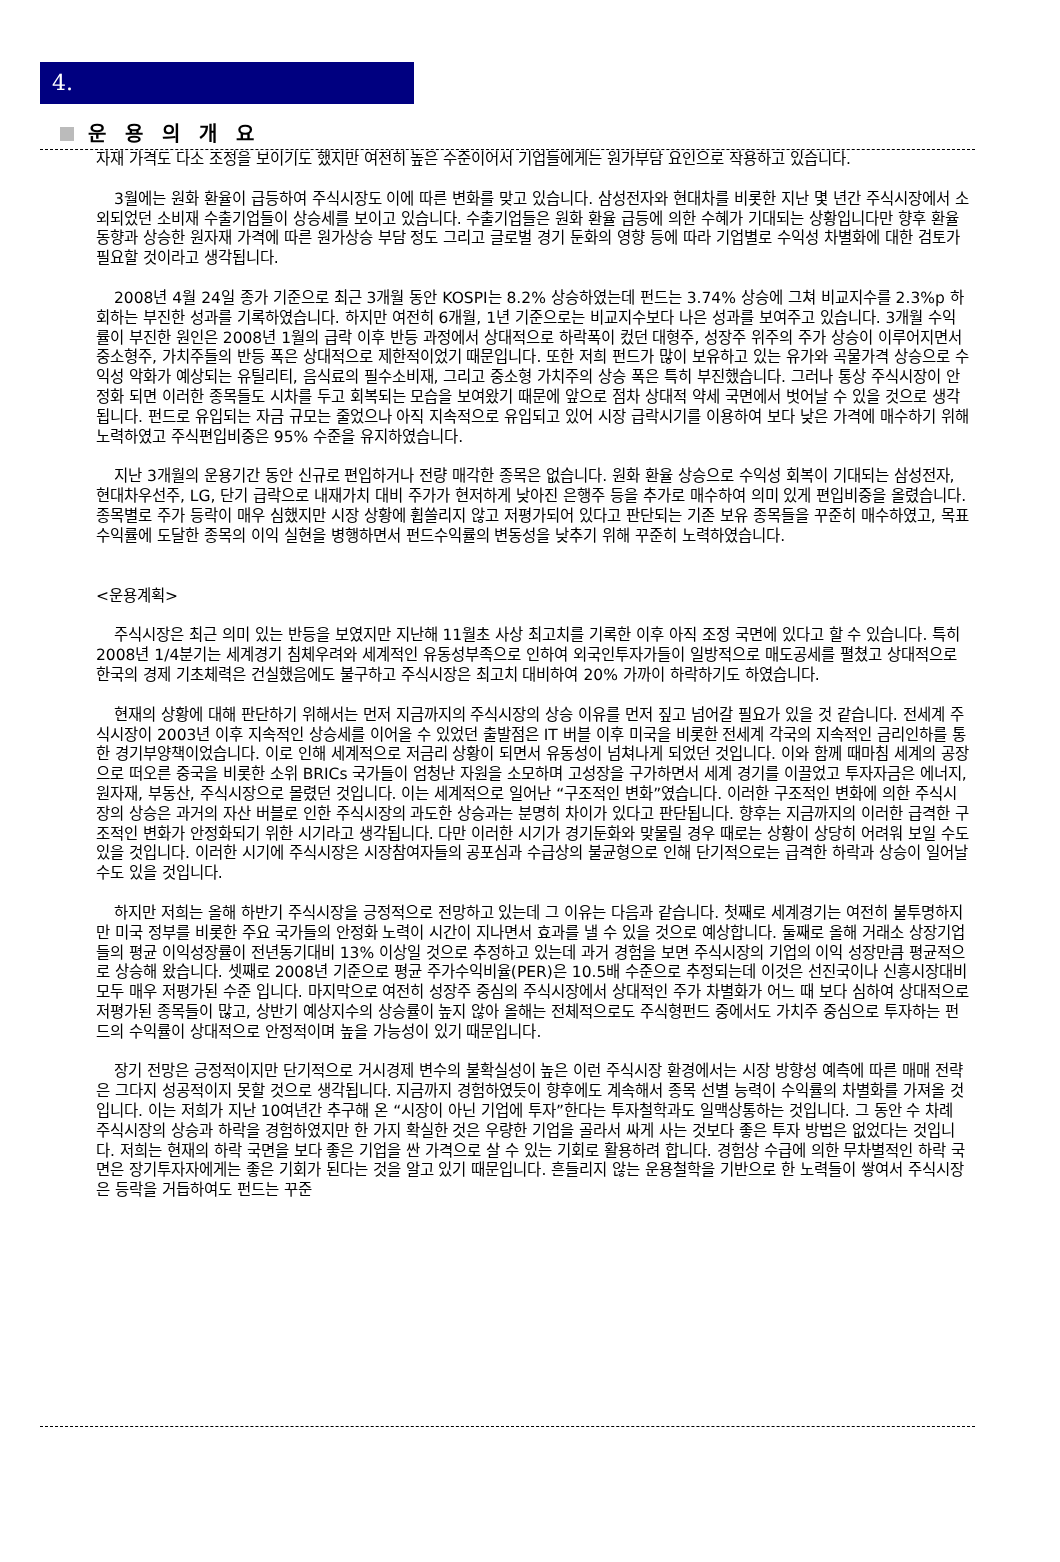4.
운 용 의 개 요
자재 가격도 다소 조정을 보이기도 했지만 여전히 높은 수준이어서 기업들에게는 원가부담 요인으로 작용하고 있습니다.
3월에는 원화 환율이 급등하여 주식시장도 이에 따른 변화를 맞고 있습니다. 삼성전자와 현대차를 비롯한 지난 몇 년간 주식시장에서 소외되었던 소비재 수출기업들이 상승세를 보이고 있습니다. 수출기업들은 원화 환율 급등에 의한 수혜가 기대되는 상황입니다만 향후 환율 동향과 상승한 원자재 가격에 따른 원가상승 부담 정도 그리고 글로벌 경기 둔화의 영향 등에 따라 기업별로 수익성 차별화에 대한 검토가 필요할 것이라고 생각됩니다.
2008년 4월 24일 종가 기준으로 최근 3개월 동안 KOSPI는 8.2% 상승하였는데 펀드는 3.74% 상승에 그쳐 비교지수를 2.3%p 하회하는 부진한 성과를 기록하였습니다. 하지만 여전히 6개월, 1년 기준으로는 비교지수보다 나은 성과를 보여주고 있습니다. 3개월 수익률이 부진한 원인은 2008년 1월의 급락 이후 반등 과정에서 상대적으로 하락폭이 컸던 대형주, 성장주 위주의 주가 상승이 이루어지면서 중소형주, 가치주들의 반등 폭은 상대적으로 제한적이었기 때문입니다. 또한 저희 펀드가 많이 보유하고 있는 유가와 곡물가격 상승으로 수익성 악화가 예상되는 유틸리티, 음식료의 필수소비재, 그리고 중소형 가치주의 상승 폭은 특히 부진했습니다. 그러나 통상 주식시장이 안정화 되면 이러한 종목들도 시차를 두고 회복되는 모습을 보여왔기 때문에 앞으로 점차 상대적 약세 국면에서 벗어날 수 있을 것으로 생각됩니다. 펀드로 유입되는 자금 규모는 줄었으나 아직 지속적으로 유입되고 있어 시장 급락시기를 이용하여 보다 낮은 가격에 매수하기 위해 노력하였고 주식편입비중은 95% 수준을 유지하였습니다.
지난 3개월의 운용기간 동안 신규로 편입하거나 전량 매각한 종목은 없습니다. 원화 환율 상승으로 수익성 회복이 기대되는 삼성전자, 현대차우선주, LG, 단기 급락으로 내재가치 대비 주가가 현저하게 낮아진 은행주 등을 추가로 매수하여 의미 있게 편입비중을 올렸습니다. 종목별로 주가 등락이 매우 심했지만 시장 상황에 휩쓸리지 않고 저평가되어 있다고 판단되는 기존 보유 종목들을 꾸준히 매수하였고, 목표수익률에 도달한 종목의 이익 실현을 병행하면서 펀드수익률의 변동성을 낮추기 위해 꾸준히 노력하였습니다.
<운용계획>
주식시장은 최근 의미 있는 반등을 보였지만 지난해 11월초 사상 최고치를 기록한 이후 아직 조정 국면에 있다고 할 수 있습니다. 특히 2008년 1/4분기는 세계경기 침체우려와 세계적인 유동성부족으로 인하여 외국인투자가들이 일방적으로 매도공세를 펼쳤고 상대적으로 한국의 경제 기초체력은 건실했음에도 불구하고 주식시장은 최고치 대비하여 20% 가까이 하락하기도 하였습니다.
현재의 상황에 대해 판단하기 위해서는 먼저 지금까지의 주식시장의 상승 이유를 먼저 짚고 넘어갈 필요가 있을 것 같습니다. 전세계 주식시장이 2003년 이후 지속적인 상승세를 이어올 수 있었던 출발점은 IT 버블 이후 미국을 비롯한 전세계 각국의 지속적인 금리인하를 통한 경기부양책이었습니다. 이로 인해 세계적으로 저금리 상황이 되면서 유동성이 넘쳐나게 되었던 것입니다. 이와 함께 때마침 세계의 공장으로 떠오른 중국을 비롯한 소위 BRICs 국가들이 엄청난 자원을 소모하며 고성장을 구가하면서 세계 경기를 이끌었고 투자자금은 에너지, 원자재, 부동산, 주식시장으로 몰렸던 것입니다. 이는 세계적으로 일어난 “구조적인 변화”였습니다. 이러한 구조적인 변화에 의한 주식시장의 상승은 과거의 자산 버블로 인한 주식시장의 과도한 상승과는 분명히 차이가 있다고 판단됩니다. 향후는 지금까지의 이러한 급격한 구조적인 변화가 안정화되기 위한 시기라고 생각됩니다. 다만 이러한 시기가 경기둔화와 맞물릴 경우 때로는 상황이 상당히 어려워 보일 수도 있을 것입니다. 이러한 시기에 주식시장은 시장참여자들의 공포심과 수급상의 불균형으로 인해 단기적으로는 급격한 하락과 상승이 일어날 수도 있을 것입니다.
하지만 저희는 올해 하반기 주식시장을 긍정적으로 전망하고 있는데 그 이유는 다음과 같습니다. 첫째로 세계경기는 여전히 불투명하지만 미국 정부를 비롯한 주요 국가들의 안정화 노력이 시간이 지나면서 효과를 낼 수 있을 것으로 예상합니다. 둘째로 올해 거래소 상장기업들의 평균 이익성장률이 전년동기대비 13% 이상일 것으로 추정하고 있는데 과거 경험을 보면 주식시장의 기업의 이익 성장만큼 평균적으로 상승해 왔습니다. 셋째로 2008년 기준으로 평균 주가수익비율(PER)은 10.5배 수준으로 추정되는데 이것은 선진국이나 신흥시장대비 모두 매우 저평가된 수준 입니다. 마지막으로 여전히 성장주 중심의 주식시장에서 상대적인 주가 차별화가 어느 때 보다 심하여 상대적으로 저평가된 종목들이 많고, 상반기 예상지수의 상승률이 높지 않아 올해는 전체적으로도 주식형펀드 중에서도 가치주 중심으로 투자하는 펀드의 수익률이 상대적으로 안정적이며 높을 가능성이 있기 때문입니다.
장기 전망은 긍정적이지만 단기적으로 거시경제 변수의 불확실성이 높은 이런 주식시장 환경에서는 시장 방향성 예측에 따른 매매 전략은 그다지 성공적이지 못할 것으로 생각됩니다. 지금까지 경험하였듯이 향후에도 계속해서 종목 선별 능력이 수익률의 차별화를 가져올 것입니다. 이는 저희가 지난 10여년간 추구해 온 “시장이 아닌 기업에 투자”한다는 투자철학과도 일맥상통하는 것입니다. 그 동안 수 차례 주식시장의 상승과 하락을 경험하였지만 한 가지 확실한 것은 우량한 기업을 골라서 싸게 사는 것보다 좋은 투자 방법은 없었다는 것입니다. 저희는 현재의 하락 국면을 보다 좋은 기업을 싼 가격으로 살 수 있는 기회로 활용하려 합니다. 경험상 수급에 의한 무차별적인 하락 국면은 장기투자자에게는 좋은 기회가 된다는 것을 알고 있기 때문입니다. 흔들리지 않는 운용철학을 기반으로 한 노력들이 쌓여서 주식시장은 등락을 거듭하여도 펀드는 꾸준